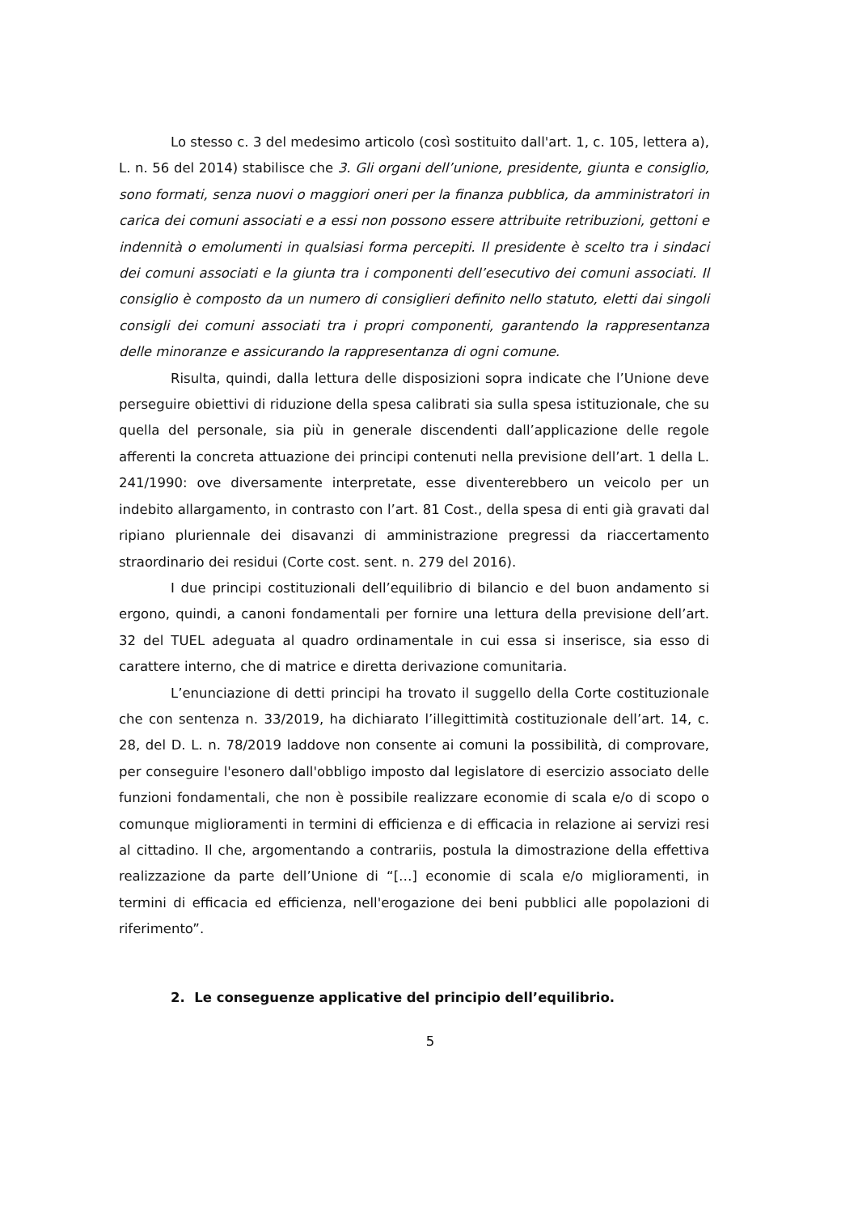Lo stesso c. 3 del medesimo articolo (così sostituito dall'art. 1, c. 105, lettera a), L. n. 56 del 2014) stabilisce che 3. Gli organi dell’unione, presidente, giunta e consiglio, sono formati, senza nuovi o maggiori oneri per la finanza pubblica, da amministratori in carica dei comuni associati e a essi non possono essere attribuite retribuzioni, gettoni e indennità o emolumenti in qualsiasi forma percepiti. Il presidente è scelto tra i sindaci dei comuni associati e la giunta tra i componenti dell’esecutivo dei comuni associati. Il consiglio è composto da un numero di consiglieri definito nello statuto, eletti dai singoli consigli dei comuni associati tra i propri componenti, garantendo la rappresentanza delle minoranze e assicurando la rappresentanza di ogni comune.
Risulta, quindi, dalla lettura delle disposizioni sopra indicate che l’Unione deve perseguire obiettivi di riduzione della spesa calibrati sia sulla spesa istituzionale, che su quella del personale, sia più in generale discendenti dall’applicazione delle regole afferenti la concreta attuazione dei principi contenuti nella previsione dell’art. 1 della L. 241/1990: ove diversamente interpretate, esse diventerebbero un veicolo per un indebito allargamento, in contrasto con l’art. 81 Cost., della spesa di enti già gravati dal ripiano pluriennale dei disavanzi di amministrazione pregressi da riaccertamento straordinario dei residui (Corte cost. sent. n. 279 del 2016).
I due principi costituzionali dell’equilibrio di bilancio e del buon andamento si ergono, quindi, a canoni fondamentali per fornire una lettura della previsione dell’art. 32 del TUEL adeguata al quadro ordinamentale in cui essa si inserisce, sia esso di carattere interno, che di matrice e diretta derivazione comunitaria.
L’enunciazione di detti principi ha trovato il suggello della Corte costituzionale che con sentenza n. 33/2019, ha dichiarato l’illegittimità costituzionale dell’art. 14, c. 28, del D. L. n. 78/2019 laddove non consente ai comuni la possibilità, di comprovare, per conseguire l'esonero dall'obbligo imposto dal legislatore di esercizio associato delle funzioni fondamentali, che non è possibile realizzare economie di scala e/o di scopo o comunque miglioramenti in termini di efficienza e di efficacia in relazione ai servizi resi al cittadino. Il che, argomentando a contrariis, postula la dimostrazione della effettiva realizzazione da parte dell’Unione di “[…] economie di scala e/o miglioramenti, in termini di efficacia ed efficienza, nell'erogazione dei beni pubblici alle popolazioni di riferimento”.
2. Le conseguenze applicative del principio dell’equilibrio.
5